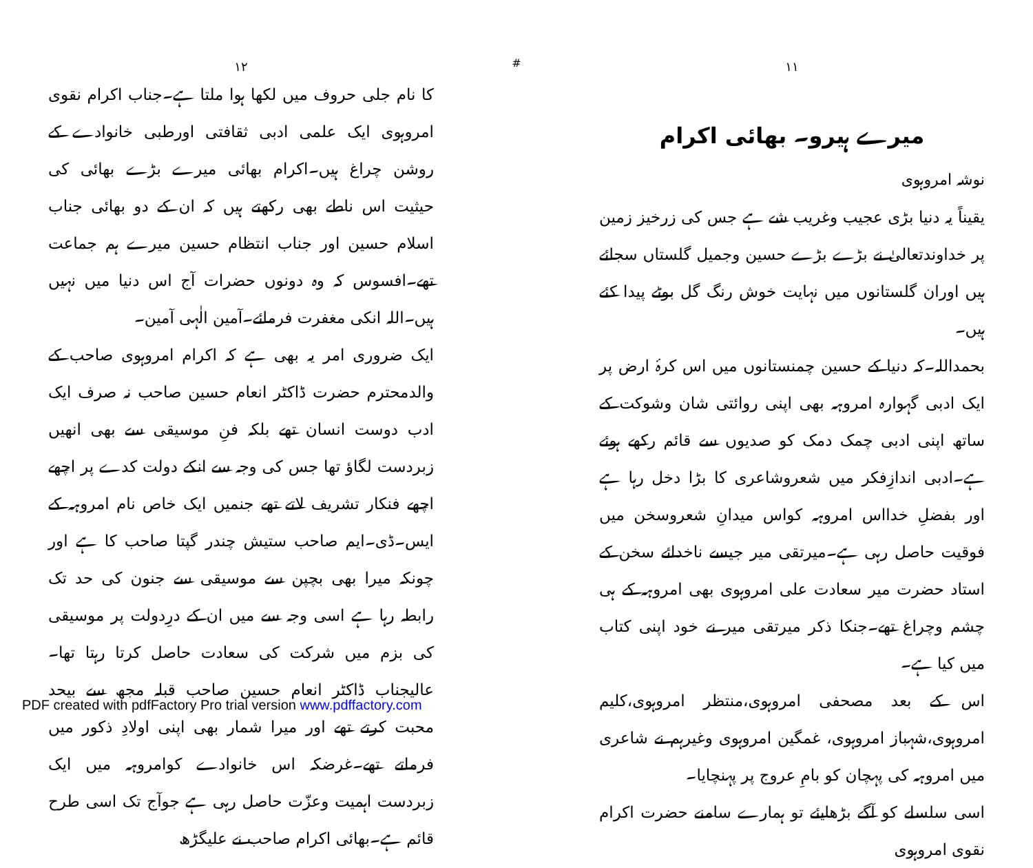۱۱
میرے ہیرو۔ بھائی اکرام
نوشہ امروہوی
یقیناً یہ دنیا بڑی عجیب وغریب شے ہے جس کی زرخیز زمین پر خداوندتعالیٰ نے بڑے بڑے حسین وجمیل گلستاں سجائے ہیں اوران گلستانوں میں نہایت خوش رنگ گل بوٹے پیدا کئے ہیں۔
بحمداللہ۔کہ دنیا کے حسین چمنستانوں میں اس کرۂ ارض پر ایک ادبی گہوارہ امروہہ بھی اپنی روائتی شان وشوکت کے ساتھ اپنی ادبی چمک دمک کو صدیوں سے قائم رکھے ہوئے ہے۔ادبی اندازِفکر میں شعروشاعری کا بڑا دخل رہا ہے اور بفضلِ خدااس امروہہ کواس میدانِ شعروسخن میں فوقیت حاصل رہی ہے۔میرتقی میر جیسے ناخدائے سخن کے استاد حضرت میر سعادت علی امروہوی بھی امروہہ کے ہی چشم وچراغ تھے۔جنکا ذکر میرتقی میر نے خود اپنی کتاب میں کیا ہے۔
اس کے بعد مصحفی امروہوی،منتظر امروہوی،کلیم امروہوی،شہباز امروہوی، غمگین امروہوی وغیرہم نے شاعری میں امروہہ کی پہچان کو بامِ عروج پر پہنچایا۔
اسی سلسلے کو آگے بڑھایئے تو ہمارے سامنے حضرت اکرام نقوی امروہوی
#
۱۲
کا نام جلی حروف میں لکھا ہوا ملتا ہے۔جناب اکرام نقوی امروہوی ایک علمی ادبی ثقافتی اورطبی خانوادے کے روشن چراغ ہیں۔اکرام بھائی میرے بڑے بھائی کی حیثیت اس ناطے بھی رکھتے ہیں کہ ان کے دو بھائی جناب اسلام حسین اور جناب انتظام حسین میرے ہم جماعت تھے۔افسوس کہ وہ دونوں حضرات آج اس دنیا میں نہیں ہیں۔اللہ انکی مغفرت فرمائے۔آمین الٰہی آمین۔
ایک ضروری امر یہ بھی ہے کہ اکرام امروہوی صاحب کے والدمحترم حضرت ڈاکٹر انعام حسین صاحب نہ صرف ایک ادب دوست انسان تھے بلکہ فنِ موسیقی سے بھی انھیں زبردست لگاؤ تھا جس کی وجہ سے انکے دولت کدے پر اچھے اچھے فنکار تشریف لاتے تھے جنمیں ایک خاص نام امروہہ کے ایس۔ڈی۔ایم صاحب ستیش چندر گپتا صاحب کا ہے اور چونکہ میرا بھی بچپن سے موسیقی سے جنون کی حد تک رابطہ رہا ہے اسی وجہ سے میں ان کے درِدولت پر موسیقی کی بزم میں شرکت کی سعادت حاصل کرتا رہتا تھا۔عالیجناب ڈاکٹر انعام حسین صاحب قبلہ مجھ سے بیحد محبت کرتے تھے اور میرا شمار بھی اپنی اولادِ ذکور میں فرماتے تھے۔غرضکہ اس خانوادے کوامروہہ میں ایک زبردست اہمیت وعزّت حاصل رہی ہے جوآج تک اسی طرح قائم ہے۔بھائی اکرام صاحب نے علیگڑھ
PDF created with pdfFactory Pro trial version www.pdffactory.com